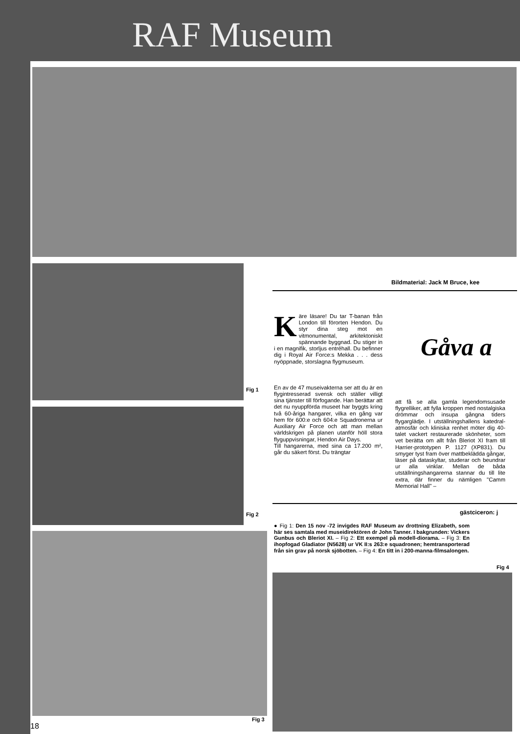RAF Museum
Fig 1
Fig 2
Fig 3
18
Bildmaterial: Jack M Bruce, kee
Käre läsare! Du tar T-banan från London till förorten Hendon. Du styr dina steg mot en vitmonumental, arkitektoniskt spännande byggnad. Du stiger in i en magnifik, storljus entréhall. Du befinner dig i Royal Air Force:s Mekka . . . dess nyöppnade, storslagna flygmuseum.
En av de 47 museivakterna ser att du är en flygintresserad svensk och ställer villigt sina tjänster till förfogande. Han berättar att det nu nyuppförda museet har byggts kring två 60-åriga hangarer, vilka en gång var hem för 600:e och 604:e Squadronerna ur Auxiliary Air Force och att man mellan världskrigen på planen utanför höll stora flyguppvisningar, Hendon Air Days.
Till hangarerna, med sina ca 17.200 m², går du säkert först. Du trängtar
Gåva a
att få se alla gamla legendomsusade flygrelliker, att fylla kroppen med nostalgiska drömmar och insupa gångna tiders flygarglädje. I utställningshallens katedral-atmosfär och kliniska renhet möter dig 40-talet vackert restaurerade skönheter, som vet berätta om allt från Bleriot XI fram till Harrier-prototypen P. 1127 (XP831). Du smyger tyst fram över mattbeklädda gångar, läser på dataskyltar, studerar och beundrar ur alla vinklar. Mellan de båda utställningshangarerna stannar du till lite extra, där finner du nämligen "Camm Memorial Hall" –
gästciceron: j
● Fig 1: Den 15 nov -72 invigdes RAF Museum av drottning Elizabeth, som här ses samtala med museidirektören dr John Tanner. I bakgrunden: Vickers Gunbus och Bleriot XI. – Fig 2: Ett exempel på modell-diorama. – Fig 3: En ihopfogad Gladiator (N5628) ur VK II:s 263:e squadronen; hemtransporterad från sin grav på norsk sjöbotten. – Fig 4: En titt in i 200-manna-filmsalongen.
Fig 4